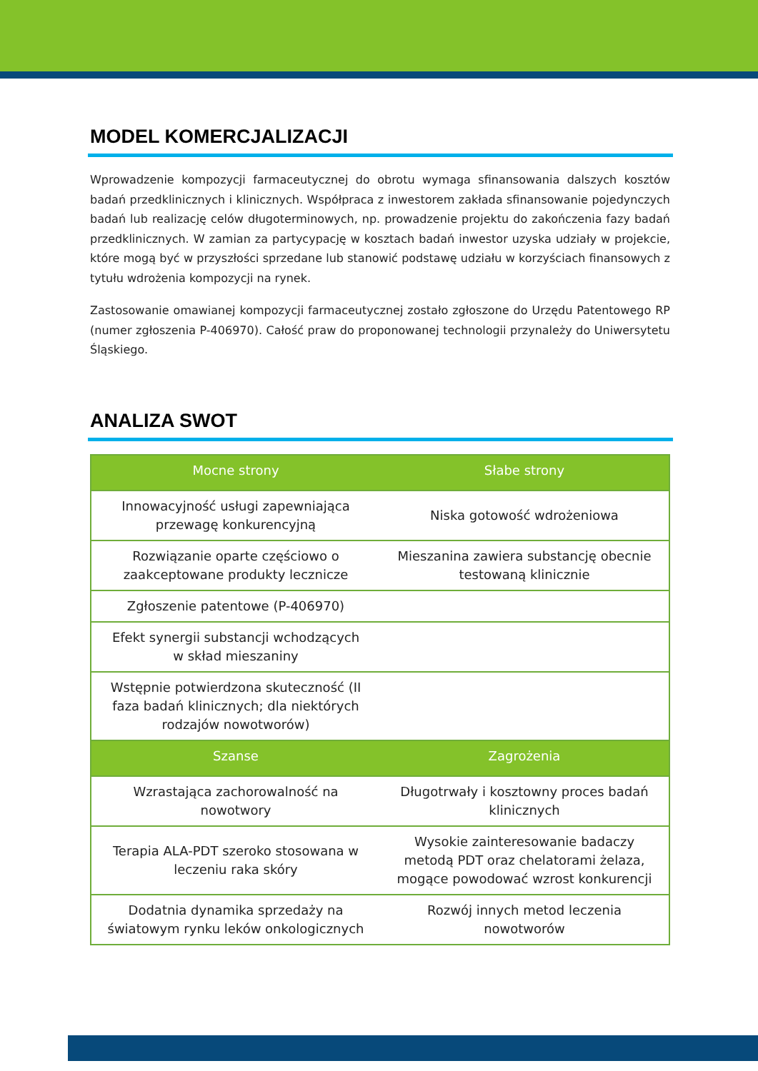MODEL KOMERCJALIZACJI
Wprowadzenie kompozycji farmaceutycznej do obrotu wymaga sfinansowania dalszych kosztów badań przedklinicznych i klinicznych. Współpraca z inwestorem zakłada sfinansowanie pojedynczych badań lub realizację celów długoterminowych, np. prowadzenie projektu do zakończenia fazy badań przedklinicznych. W zamian za partycypację w kosztach badań inwestor uzyska udziały w projekcie, które mogą być w przyszłości sprzedane lub stanowić podstawę udziału w korzyściach finansowych z tytułu wdrożenia kompozycji na rynek.
Zastosowanie omawianej kompozycji farmaceutycznej zostało zgłoszone do Urzędu Patentowego RP (numer zgłoszenia P-406970). Całość praw do proponowanej technologii przynależy do Uniwersytetu Śląskiego.
ANALIZA SWOT
| Mocne strony | Słabe strony |
| --- | --- |
| Innowacyjność usługi zapewniająca przewagę konkurencyjną | Niska gotowość wdrożeniowa |
| Rozwiązanie oparte częściowo o zaakceptowane produkty lecznicze | Mieszanina zawiera substancję obecnie testowaną klinicznie |
| Zgłoszenie patentowe (P-406970) | |
| Efekt synergii substancji wchodzących w skład mieszaniny | |
| Wstępnie potwierdzona skuteczność (II faza badań klinicznych; dla niektórych rodzajów nowotworów) | |
| Szanse | Zagrożenia |
| Wzrastająca zachorowalność na nowotwory | Długotrwały i kosztowny proces badań klinicznych |
| Terapia ALA-PDT szeroko stosowana w leczeniu raka skóry | Wysokie zainteresowanie badaczy metodą PDT oraz chelatorami żelaza, mogące powodować wzrost konkurencji |
| Dodatnia dynamika sprzedaży na światowym rynku leków onkologicznych | Rozwój innych metod leczenia nowotworów |